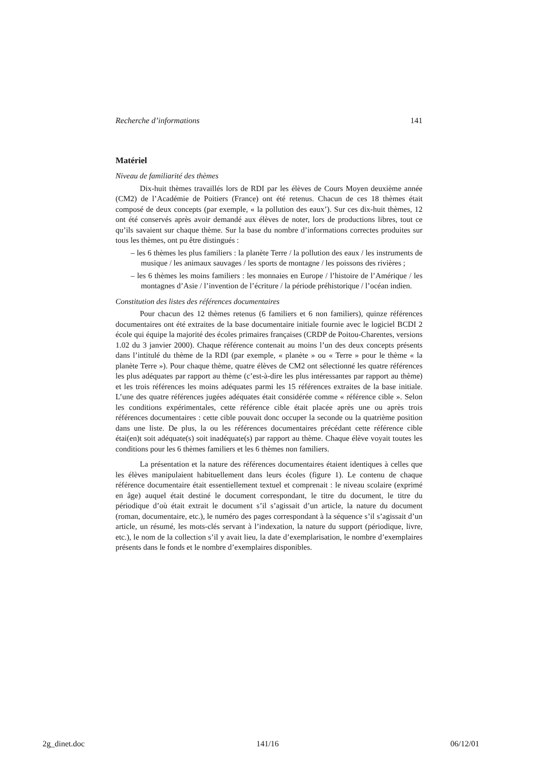Recherche d’informations 141
Matériel
Niveau de familiarité des thèmes
Dix-huit thèmes travaillés lors de RDI par les élèves de Cours Moyen deuxième année (CM2) de l’Académie de Poitiers (France) ont été retenus. Chacun de ces 18 thèmes était composé de deux concepts (par exemple, « la pollution des eaux’). Sur ces dix-huit thèmes, 12 ont été conservés après avoir demandé aux élèves de noter, lors de productions libres, tout ce qu’ils savaient sur chaque thème. Sur la base du nombre d’informations correctes produites sur tous les thèmes, ont pu être distingués :
– les 6 thèmes les plus familiers : la planète Terre / la pollution des eaux / les instruments de musique / les animaux sauvages / les sports de montagne / les poissons des rivières ;
– les 6 thèmes les moins familiers : les monnaies en Europe / l’histoire de l’Amérique / les montagnes d’Asie / l’invention de l’écriture / la période préhistorique / l’océan indien.
Constitution des listes des références documentaires
Pour chacun des 12 thèmes retenus (6 familiers et 6 non familiers), quinze références documentaires ont été extraites de la base documentaire initiale fournie avec le logiciel BCDI 2 école qui équipe la majorité des écoles primaires françaises (CRDP de Poitou-Charentes, versions 1.02 du 3 janvier 2000). Chaque référence contenait au moins l’un des deux concepts présents dans l’intitulé du thème de la RDI (par exemple, « planète » ou « Terre » pour le thème « la planète Terre »). Pour chaque thème, quatre élèves de CM2 ont sélectionné les quatre références les plus adéquates par rapport au thème (c’est-à-dire les plus intéressantes par rapport au thème) et les trois références les moins adéquates parmi les 15 références extraites de la base initiale. L’une des quatre références jugées adéquates était considérée comme « référence cible ». Selon les conditions expérimentales, cette référence cible était placée après une ou après trois références documentaires : cette cible pouvait donc occuper la seconde ou la quatrième position dans une liste. De plus, la ou les références documentaires précédant cette référence cible étai(en)t soit adéquate(s) soit inadéquate(s) par rapport au thème. Chaque élève voyait toutes les conditions pour les 6 thèmes familiers et les 6 thèmes non familiers.
La présentation et la nature des références documentaires étaient identiques à celles que les élèves manipulaient habituellement dans leurs écoles (figure 1). Le contenu de chaque référence documentaire était essentiellement textuel et comprenait : le niveau scolaire (exprimé en âge) auquel était destiné le document correspondant, le titre du document, le titre du périodique d’où était extrait le document s’il s’agissait d’un article, la nature du document (roman, documentaire, etc.), le numéro des pages correspondant à la séquence s’il s’agissait d’un article, un résumé, les mots-clés servant à l’indexation, la nature du support (périodique, livre, etc.), le nom de la collection s’il y avait lieu, la date d’exemplarisation, le nombre d’exemplaires présents dans le fonds et le nombre d’exemplaires disponibles.
2g_dinet.doc 141/16 06/12/01